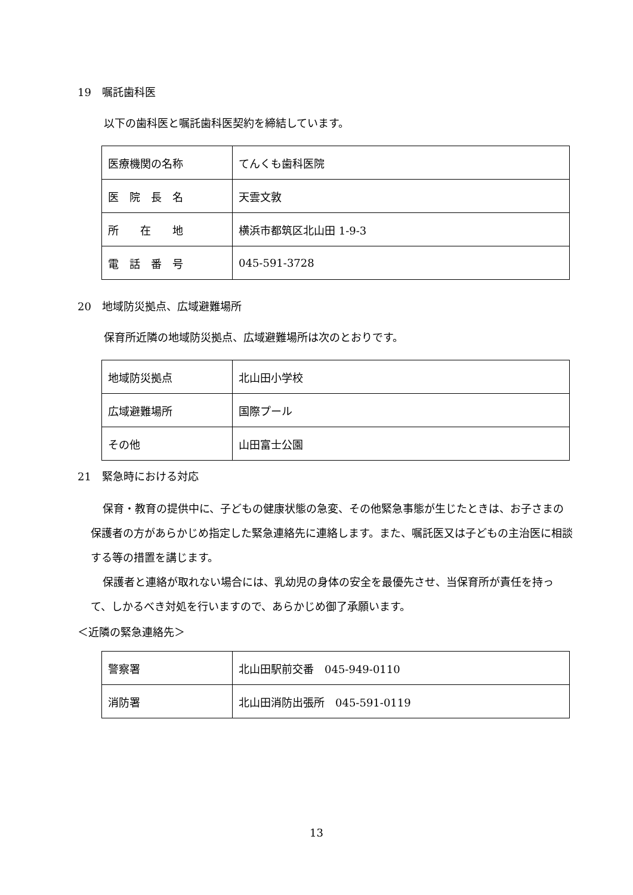19　嘱託歯科医
以下の歯科医と嘱託歯科医契約を締結しています。
| 医療機関の名称 | てんくも歯科医院 |
| 医 院 長 名 | 天雲文敦 |
| 所 在 地 | 横浜市都筑区北山田 1-9-3 |
| 電 話 番 号 | 045-591-3728 |
20　地域防災拠点、広域避難場所
保育所近隣の地域防災拠点、広域避難場所は次のとおりです。
| 地域防災拠点 | 北山田小学校 |
| 広域避難場所 | 国際プール |
| その他 | 山田富士公園 |
21　緊急時における対応
保育・教育の提供中に、子どもの健康状態の急変、その他緊急事態が生じたときは、お子さまの保護者の方があらかじめ指定した緊急連絡先に連絡します。また、嘱託医又は子どもの主治医に相談する等の措置を講じます。
保護者と連絡が取れない場合には、乳幼児の身体の安全を最優先させ、当保育所が責任を持って、しかるべき対処を行いますので、あらかじめ御了承願います。
＜近隣の緊急連絡先＞
| 警察署 | 北山田駅前交番 045-949-0110 |
| 消防署 | 北山田消防出張所 045-591-0119 |
13